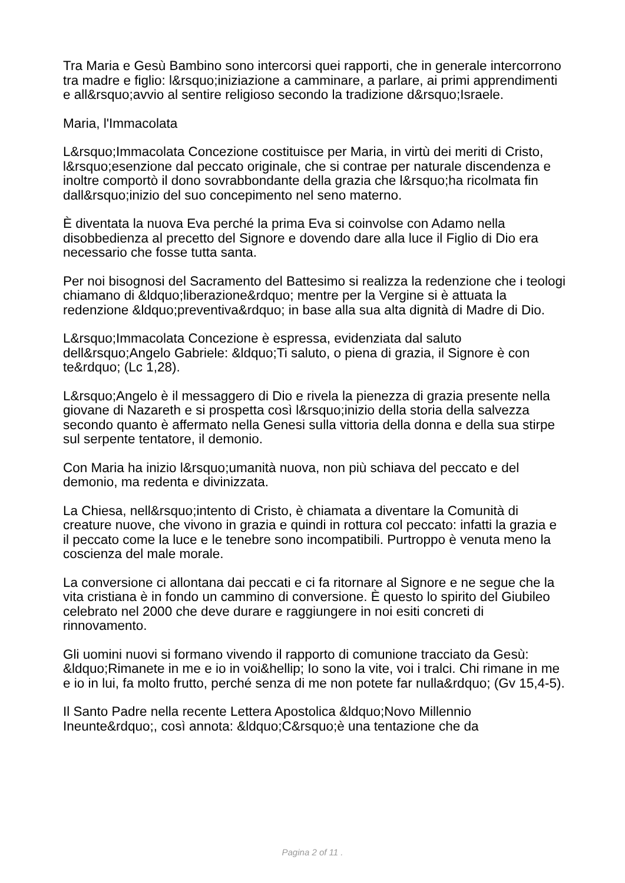Tra Maria e Gesù Bambino sono intercorsi quei rapporti, che in generale intercorrono tra madre e figlio: l&rsquo;iniziazione a camminare, a parlare, ai primi apprendimenti e all&rsquo;avvio al sentire religioso secondo la tradizione d&rsquo;Israele.
Maria, l'Immacolata
L&rsquo;Immacolata Concezione costituisce per Maria, in virtù dei meriti di Cristo, l&rsquo;esenzione dal peccato originale, che si contrae per naturale discendenza e inoltre comportò il dono sovrabbondante della grazia che l&rsquo;ha ricolmata fin dall&rsquo;inizio del suo concepimento nel seno materno.
È diventata la nuova Eva perché la prima Eva si coinvolse con Adamo nella disobbedienza al precetto del Signore e dovendo dare alla luce il Figlio di Dio era necessario che fosse tutta santa.
Per noi bisognosi del Sacramento del Battesimo si realizza la redenzione che i teologi chiamano di &ldquo;liberazione&rdquo; mentre per la Vergine si è attuata la redenzione &ldquo;preventiva&rdquo; in base alla sua alta dignità di Madre di Dio.
L&rsquo;Immacolata Concezione è espressa, evidenziata dal saluto dell&rsquo;Angelo Gabriele: &ldquo;Ti saluto, o piena di grazia, il Signore è con te&rdquo; (Lc 1,28).
L&rsquo;Angelo è il messaggero di Dio e rivela la pienezza di grazia presente nella giovane di Nazareth e si prospetta così l&rsquo;inizio della storia della salvezza secondo quanto è affermato nella Genesi sulla vittoria della donna e della sua stirpe sul serpente tentatore, il demonio.
Con Maria ha inizio l&rsquo;umanità nuova, non più schiava del peccato e del demonio, ma redenta e divinizzata.
La Chiesa, nell&rsquo;intento di Cristo, è chiamata a diventare la Comunità di creature nuove, che vivono in grazia e quindi in rottura col peccato: infatti la grazia e il peccato come la luce e le tenebre sono incompatibili. Purtroppo è venuta meno la coscienza del male morale.
La conversione ci allontana dai peccati e ci fa ritornare al Signore e ne segue che la vita cristiana è in fondo un cammino di conversione. È questo lo spirito del Giubileo celebrato nel 2000 che deve durare e raggiungere in noi esiti concreti di rinnovamento.
Gli uomini nuovi si formano vivendo il rapporto di comunione tracciato da Gesù: &ldquo;Rimanete in me e io in voi&hellip; Io sono la vite, voi i tralci. Chi rimane in me e io in lui, fa molto frutto, perché senza di me non potete far nulla&rdquo; (Gv 15,4-5).
Il Santo Padre nella recente Lettera Apostolica &ldquo;Novo Millennio Ineunte&rdquo;, così annota: &ldquo;C&rsquo;è una tentazione che da
Pagina 2 of 11 .